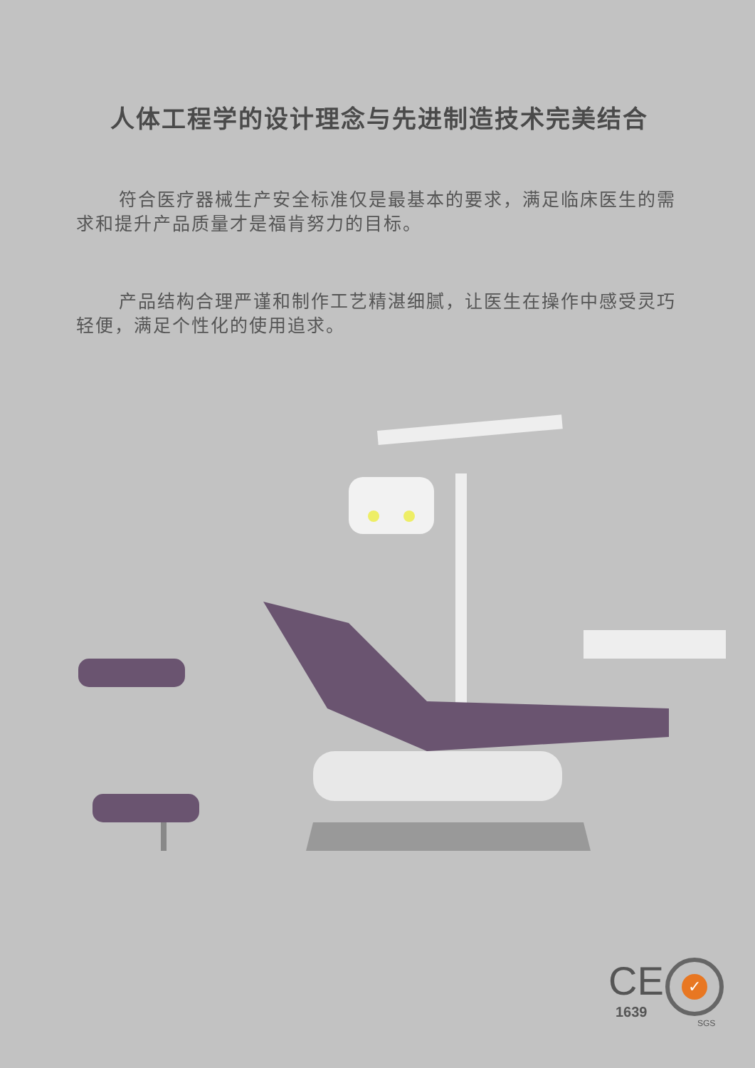人体工程学的设计理念与先进制造技术完美结合
符合医疗器械生产安全标准仅是最基本的要求，满足临床医生的需求和提升产品质量才是福肯努力的目标。
产品结构合理严谨和制作工艺精湛细腻，让医生在操作中感受灵巧轻便，满足个性化的使用追求。
CE
1639
✓
SGS